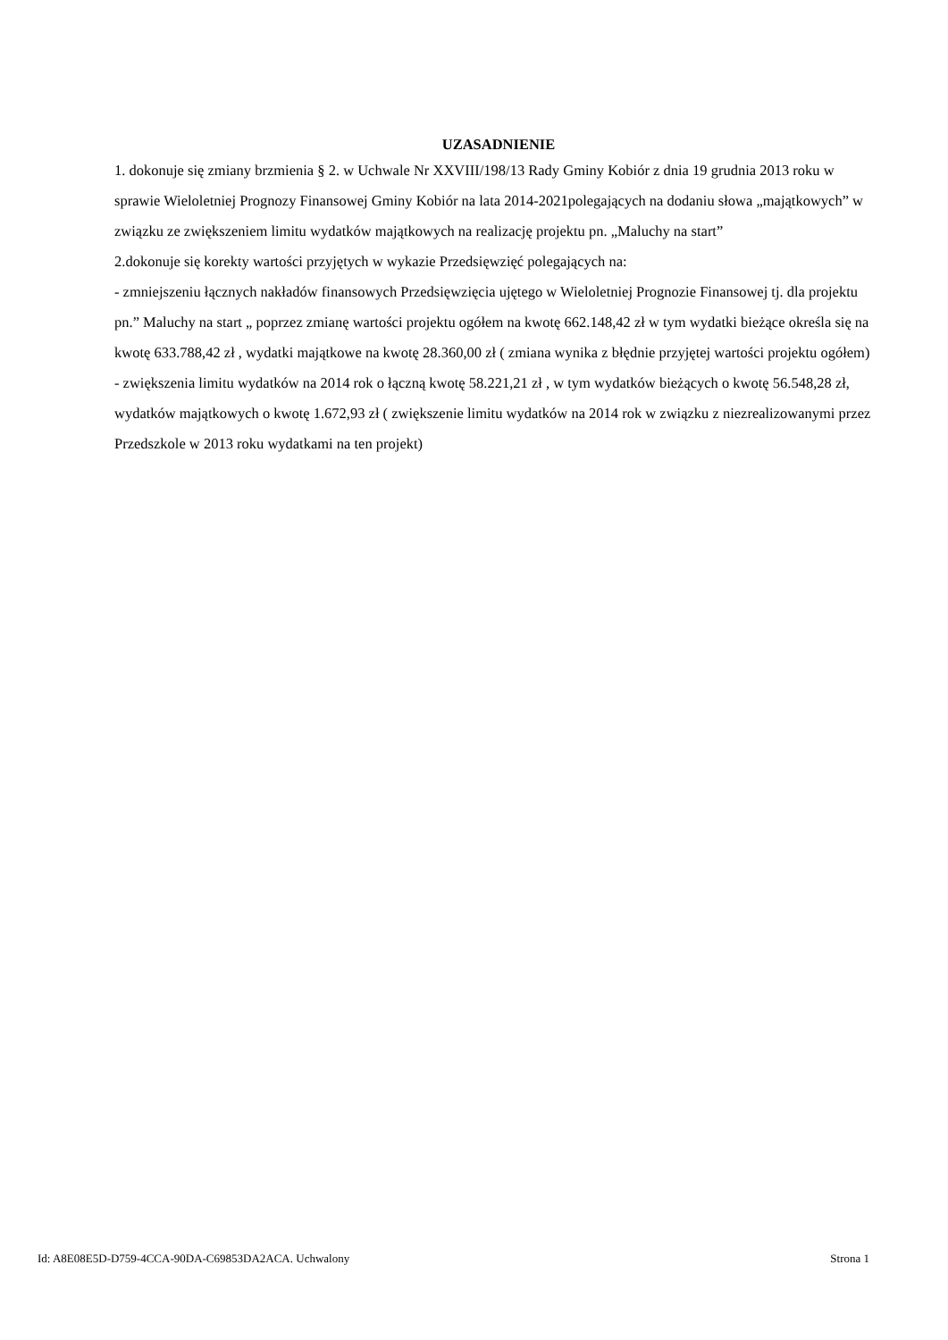UZASADNIENIE
1. dokonuje się zmiany brzmienia § 2. w Uchwale Nr XXVIII/198/13 Rady Gminy Kobiór z dnia 19 grudnia 2013 roku w sprawie Wieloletniej Prognozy Finansowej Gminy Kobiór na lata 2014-2021polegających na dodaniu słowa „majątkowych” w związku ze zwiększeniem limitu wydatków majątkowych na realizację projektu pn. „Maluchy na start”
2.dokonuje się korekty wartości przyjętych w wykazie Przedsięwzięć polegających na:
- zmniejszeniu łącznych nakładów finansowych Przedsięwzięcia ujętego w Wieloletniej Prognozie Finansowej tj. dla projektu pn.” Maluchy na start „ poprzez zmianę wartości projektu ogółem na kwotę 662.148,42 zł w tym wydatki bieżące określa się na kwotę 633.788,42 zł , wydatki majątkowe na kwotę 28.360,00 zł ( zmiana wynika z błędnie przyjętej wartości projektu ogółem)
- zwiększenia limitu wydatków na 2014 rok o łączną kwotę 58.221,21 zł , w tym wydatków bieżących o kwotę 56.548,28 zł, wydatków majątkowych o kwotę 1.672,93 zł ( zwiększenie limitu wydatków na 2014 rok w związku z niezrealizowanymi przez Przedszkole w 2013 roku wydatkami na ten projekt)
Id: A8E08E5D-D759-4CCA-90DA-C69853DA2ACA. Uchwalony Strona 1